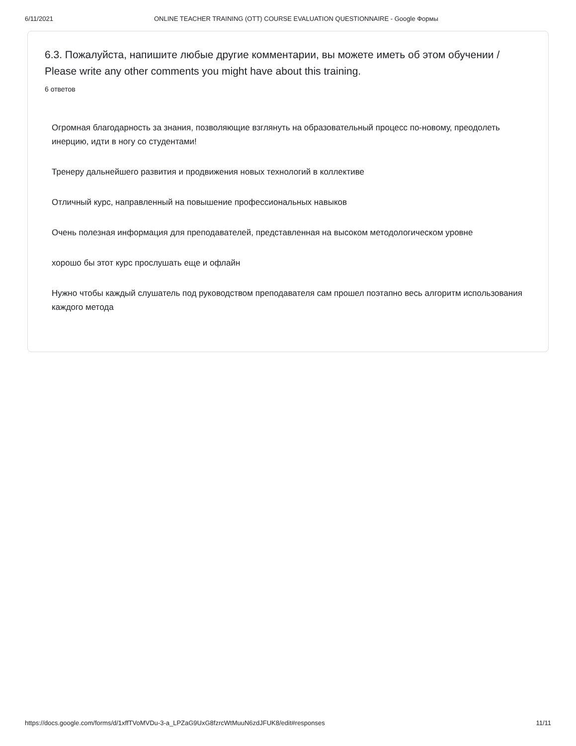6/11/2021 ONLINE TEACHER TRAINING (OTT) COURSE EVALUATION QUESTIONNAIRE - Google Формы
6.3. Пожалуйста, напишите любые другие комментарии, вы можете иметь об этом обучении / Please write any other comments you might have about this training.
6 ответов
Огромная благодарность за знания, позволяющие взглянуть на образовательный процесс по-новому, преодолеть инерцию, идти в ногу со студентами!
Тренеру дальнейшего развития и продвижения новых технологий в коллективе
Отличный курс, направленный на повышение профессиональных навыков
Очень полезная информация для преподавателей, представленная на высоком методологическом уровне
хорошо бы этот курс прослушать еще и офлайн
Нужно чтобы каждый слушатель под руководством преподавателя сам прошел поэтапно весь алгоритм использования каждого метода
https://docs.google.com/forms/d/1xffTVoMVDu-3-a_LPZaG9UxG8fzrcWtMuuN6zdJFUK8/edit#responses 11/11